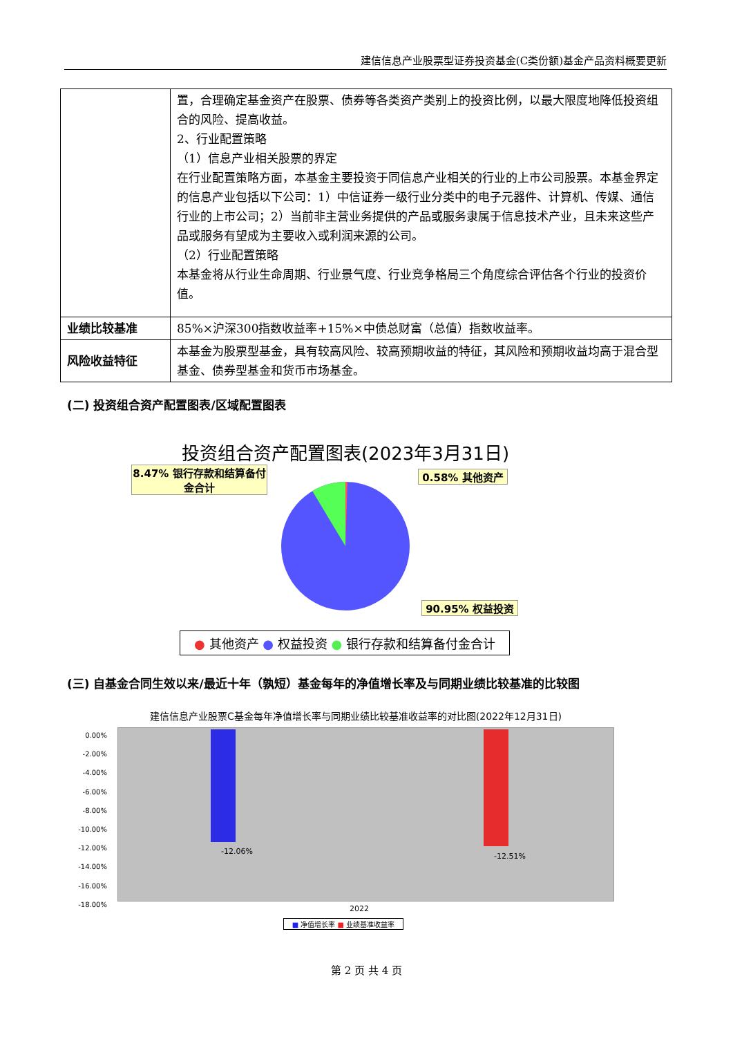建信信息产业股票型证券投资基金(C类份额)基金产品资料概要更新
| | 置，合理确定基金资产在股票、债券等各类资产类别上的投资比例，以最大限度地降低投资组合的风险、提高收益。 2、行业配置策略 （1）信息产业相关股票的界定 在行业配置策略方面，本基金主要投资于同信息产业相关的行业的上市公司股票。本基金界定的信息产业包括以下公司：1）中信证券一级行业分类中的电子元器件、计算机、传媒、通信行业的上市公司；2）当前非主营业务提供的产品或服务隶属于信息技术产业，且未来这些产品或服务有望成为主要收入或利润来源的公司。 （2）行业配置策略 本基金将从行业生命周期、行业景气度、行业竞争格局三个角度综合评估各个行业的投资价值。 |
| 业绩比较基准 | 85%×沪深300指数收益率+15%×中债总财富（总值）指数收益率。 |
| 风险收益特征 | 本基金为股票型基金，具有较高风险、较高预期收益的特征，其风险和预期收益均高于混合型基金、债券型基金和货币市场基金。 |
(二) 投资组合资产配置图表/区域配置图表
投资组合资产配置图表(2023年3月31日)
8.47% 银行存款和结算备付金合计
0.58% 其他资产
90.95% 权益投资
● 其他资产 ● 权益投资 ● 银行存款和结算备付金合计
(三) 自基金合同生效以来/最近十年（孰短）基金每年的净值增长率及与同期业绩比较基准的比较图
建信信息产业股票C基金每年净值增长率与同期业绩比较基准收益率的对比图(2022年12月31日)
0.00%
-2.00%
-4.00%
-6.00%
-8.00%
-10.00%
-12.00%
-14.00%
-16.00%
-18.00%
-12.06%
-12.51%
2022
■ 净值增长率 ■ 业绩基准收益率
第 2 页 共 4 页